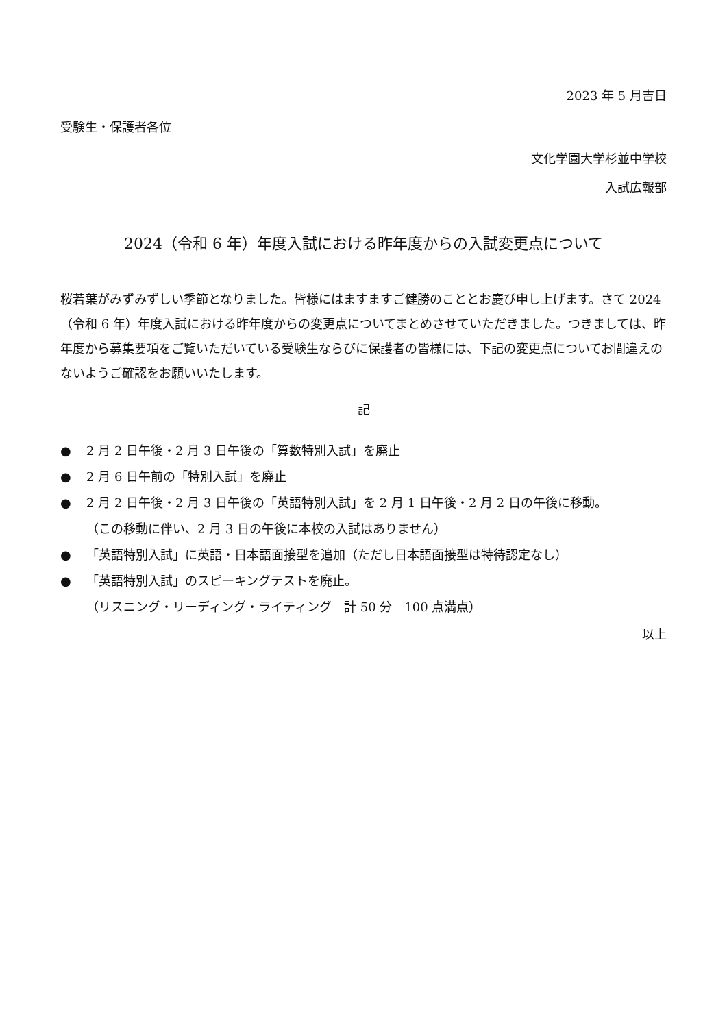2023 年 5 月吉日
受験生・保護者各位
文化学園大学杉並中学校
入試広報部
2024（令和 6 年）年度入試における昨年度からの入試変更点について
桜若葉がみずみずしい季節となりました。皆様にはますますご健勝のこととお慶び申し上げます。さて 2024（令和 6 年）年度入試における昨年度からの変更点についてまとめさせていただきました。つきましては、昨年度から募集要項をご覧いただいている受験生ならびに保護者の皆様には、下記の変更点についてお間違えのないようご確認をお願いいたします。
記
● 2 月 2 日午後・2 月 3 日午後の「算数特別入試」を廃止
● 2 月 6 日午前の「特別入試」を廃止
● 2 月 2 日午後・2 月 3 日午後の「英語特別入試」を 2 月 1 日午後・2 月 2 日の午後に移動。
（この移動に伴い、2 月 3 日の午後に本校の入試はありません）
● 「英語特別入試」に英語・日本語面接型を追加（ただし日本語面接型は特待認定なし）
● 「英語特別入試」のスピーキングテストを廃止。
（リスニング・リーディング・ライティング　計 50 分　100 点満点）
以上